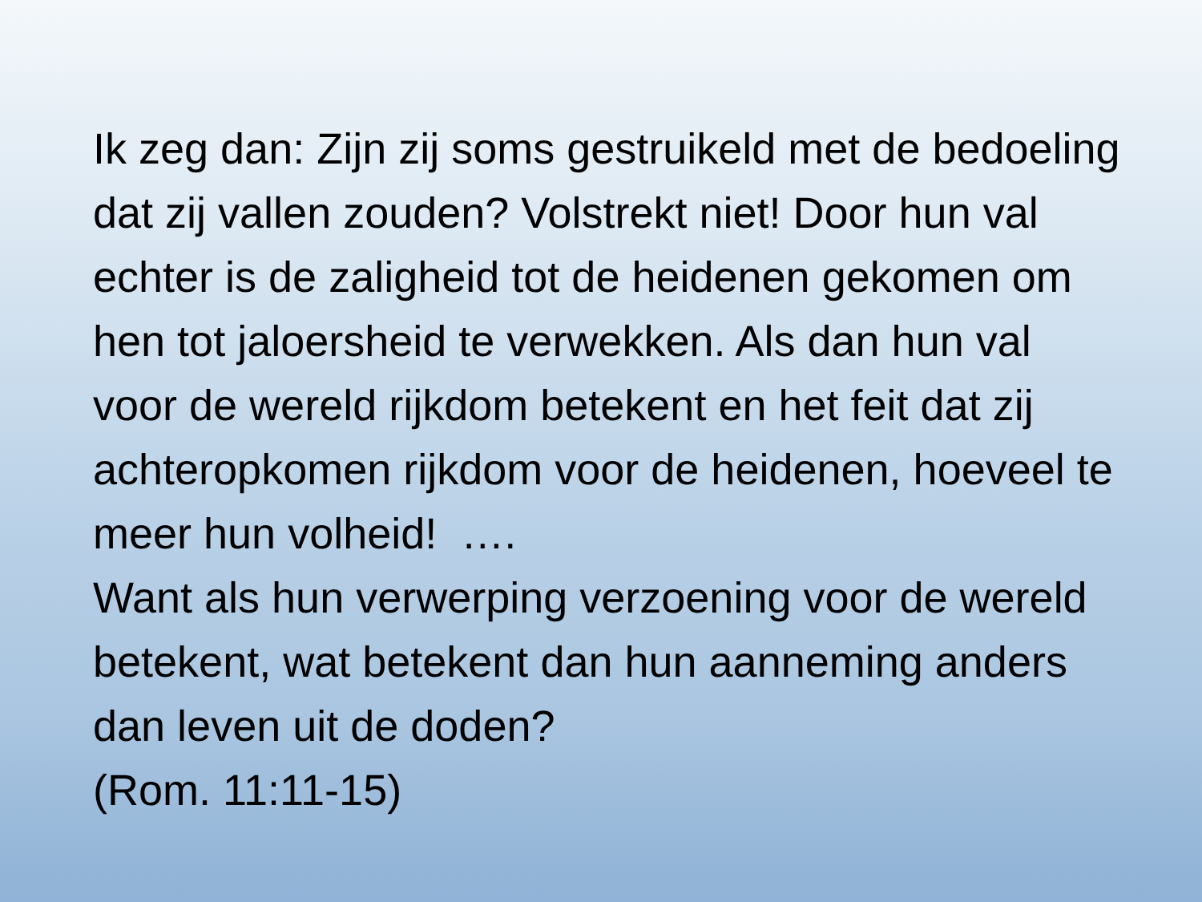Ik zeg dan: Zijn zij soms gestruikeld met de bedoeling dat zij vallen zouden? Volstrekt niet! Door hun val echter is de zaligheid tot de heidenen gekomen om hen tot jaloersheid te verwekken. Als dan hun val voor de wereld rijkdom betekent en het feit dat zij achteropkomen rijkdom voor de heidenen, hoeveel te meer hun volheid! ….
Want als hun verwerping verzoening voor de wereld betekent, wat betekent dan hun aanneming anders dan leven uit de doden?
(Rom. 11:11-15)